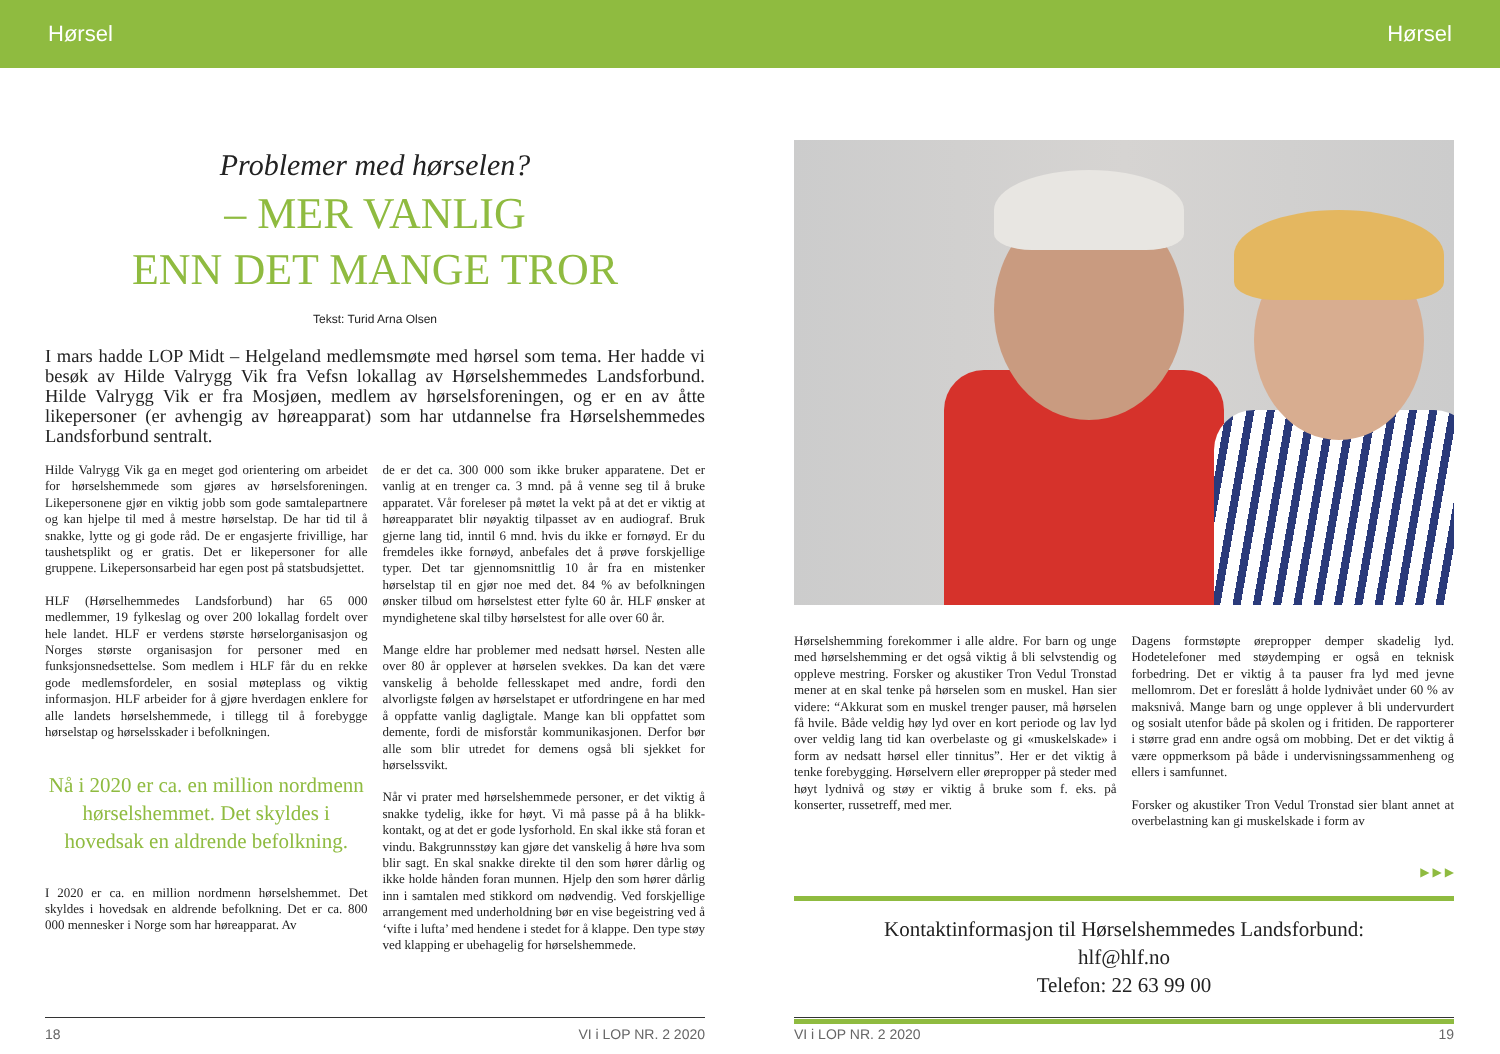Hørsel Hørsel
Problemer med hørselen?
– MER VANLIG
ENN DET MANGE TROR
Tekst: Turid Arna Olsen
I mars hadde LOP Midt – Helgeland medlemsmøte med hørsel som tema. Her hadde vi besøk av Hilde Valrygg Vik fra Vefsn lokallag av Hørselshemmedes Landsforbund. Hilde Valrygg Vik er fra Mosjøen, medlem av hørselsforeningen, og er en av åtte likepersoner (er avhengig av høreapparat) som har utdannelse fra Hørselshemmedes Landsforbund sentralt.
Hilde Valrygg Vik ga en meget god orientering om arbeidet for hørselshemmede som gjøres av hørselsforeningen. Likepersonene gjør en viktig jobb som gode samtalepartnere og kan hjelpe til med å mestre hørselstap. De har tid til å snakke, lytte og gi gode råd. De er engasjerte frivillige, har taushetsplikt og er gratis. Det er likepersoner for alle gruppene. Likepersonsarbeid har egen post på statsbudsjettet.
HLF (Hørselhemmedes Landsforbund) har 65 000 medlemmer, 19 fylkeslag og over 200 lokallag fordelt over hele landet. HLF er verdens største hørselorganisasjon og Norges største organisasjon for personer med en funksjonsnedsettelse. Som medlem i HLF får du en rekke gode medlemsfordeler, en sosial møteplass og viktig informasjon. HLF arbeider for å gjøre hverdagen enklere for alle landets hørselshemmede, i tillegg til å forebygge hørselstap og hørselsskader i befolkningen.
Nå i 2020 er ca. en million nordmenn hørselshemmet. Det skyldes i hovedsak en aldrende befolkning.
I 2020 er ca. en million nordmenn hørselshemmet. Det skyldes i hovedsak en aldrende befolkning. Det er ca. 800 000 mennesker i Norge som har høreapparat. Av
de er det ca. 300 000 som ikke bruker apparatene. Det er vanlig at en trenger ca. 3 mnd. på å venne seg til å bruke apparatet. Vår foreleser på møtet la vekt på at det er viktig at høreapparatet blir nøyaktig tilpasset av en audiograf. Bruk gjerne lang tid, inntil 6 mnd. hvis du ikke er fornøyd. Er du fremdeles ikke fornøyd, anbefales det å prøve forskjellige typer. Det tar gjennomsnittlig 10 år fra en mistenker hørselstap til en gjør noe med det. 84 % av befolkningen ønsker tilbud om hørselstest etter fylte 60 år. HLF ønsker at myndighetene skal tilby hørselstest for alle over 60 år.
Mange eldre har problemer med nedsatt hørsel. Nesten alle over 80 år opplever at hørselen svekkes. Da kan det være vanskelig å beholde fellesskapet med andre, fordi den alvorligste følgen av hørselstapet er utfordringene en har med å oppfatte vanlig dagligtale. Mange kan bli oppfattet som demente, fordi de misforstår kommunikasjonen. Derfor bør alle som blir utredet for demens også bli sjekket for hørselssvikt.
Når vi prater med hørselshemmede personer, er det viktig å snakke tydelig, ikke for høyt. Vi må passe på å ha blikk-kontakt, og at det er gode lysforhold. En skal ikke stå foran et vindu. Bakgrunnsstøy kan gjøre det vanskelig å høre hva som blir sagt. En skal snakke direkte til den som hører dårlig og ikke holde hånden foran munnen. Hjelp den som hører dårlig inn i samtalen med stikkord om nødvendig. Ved forskjellige arrangement med underholdning bør en vise begeistring ved å ‘vifte i lufta’ med hendene i stedet for å klappe. Den type støy ved klapping er ubehagelig for hørselshemmede.
18 VI i LOP NR. 2 2020
Hørselshemming forekommer i alle aldre. For barn og unge med hørselshemming er det også viktig å bli selvstendig og oppleve mestring. Forsker og akustiker Tron Vedul Tronstad mener at en skal tenke på hørselen som en muskel. Han sier videre: “Akkurat som en muskel trenger pauser, må hørselen få hvile. Både veldig høy lyd over en kort periode og lav lyd over veldig lang tid kan overbelaste og gi «muskelskade» i form av nedsatt hørsel eller tinnitus”. Her er det viktig å tenke forebygging. Hørselvern eller ørepropper på steder med høyt lydnivå og støy er viktig å bruke som f. eks. på konserter, russetreff, med mer.
Dagens formstøpte ørepropper demper skadelig lyd. Hodetelefoner med støydemping er også en teknisk forbedring. Det er viktig å ta pauser fra lyd med jevne mellomrom. Det er foreslått å holde lydnivået under 60 % av maksnivå. Mange barn og unge opplever å bli undervurdert og sosialt utenfor både på skolen og i fritiden. De rapporterer i større grad enn andre også om mobbing. Det er det viktig å være oppmerksom på både i undervisningssammenheng og ellers i samfunnet.
Forsker og akustiker Tron Vedul Tronstad sier blant annet at overbelastning kan gi muskelskade i form av
▶ ▶ ▶
Kontaktinformasjon til Hørselshemmedes Landsforbund:
hlf@hlf.no
Telefon: 22 63 99 00
VI i LOP NR. 2 2020 19